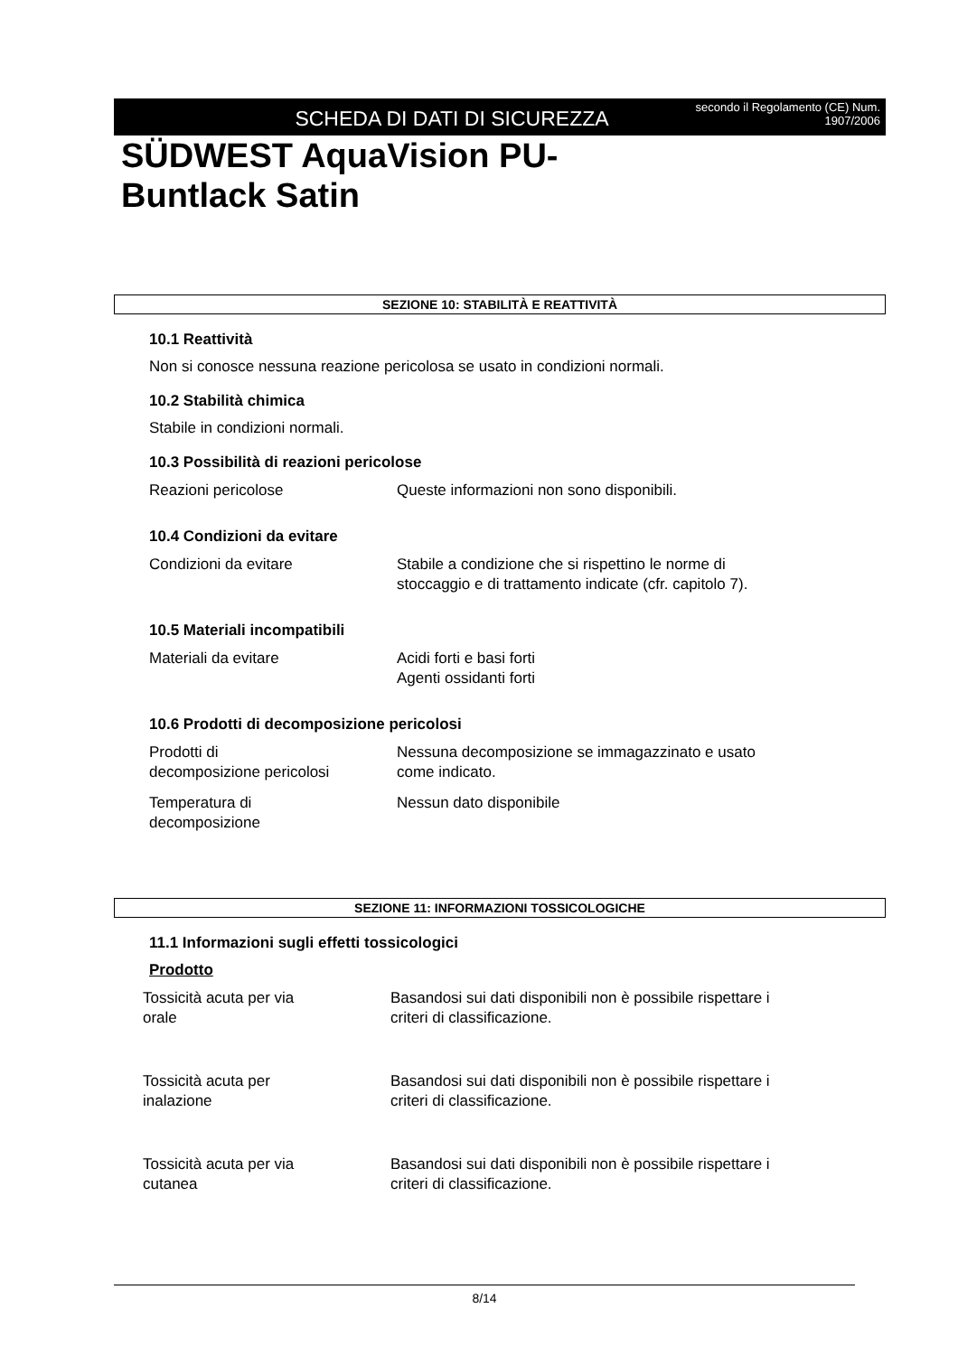SCHEDA DI DATI DI SICUREZZA
secondo il Regolamento (CE) Num. 1907/2006
SÜDWEST AquaVision PU-
Buntlack Satin
SEZIONE 10: STABILITÀ E REATTIVITÀ
10.1 Reattività
Non si conosce nessuna reazione pericolosa se usato in condizioni normali.
10.2 Stabilità chimica
Stabile in condizioni normali.
10.3 Possibilità di reazioni pericolose
| Reazioni pericolose | Queste informazioni non sono disponibili. |
10.4 Condizioni da evitare
| Condizioni da evitare | Stabile a condizione che si rispettino le norme di stoccaggio e di trattamento indicate (cfr. capitolo 7). |
10.5 Materiali incompatibili
| Materiali da evitare | Acidi forti e basi forti Agenti ossidanti forti |
10.6 Prodotti di decomposizione pericolosi
| Prodotti di decomposizione pericolosi | Nessuna decomposizione se immagazzinato e usato come indicato. |
| Temperatura di decomposizione | Nessun dato disponibile |
SEZIONE 11: INFORMAZIONI TOSSICOLOGICHE
11.1 Informazioni sugli effetti tossicologici
Prodotto
| Tossicità acuta per via orale | Basandosi sui dati disponibili non è possibile rispettare i criteri di classificazione. |
| Tossicità acuta per inalazione | Basandosi sui dati disponibili non è possibile rispettare i criteri di classificazione. |
| Tossicità acuta per via cutanea | Basandosi sui dati disponibili non è possibile rispettare i criteri di classificazione. |
8/14